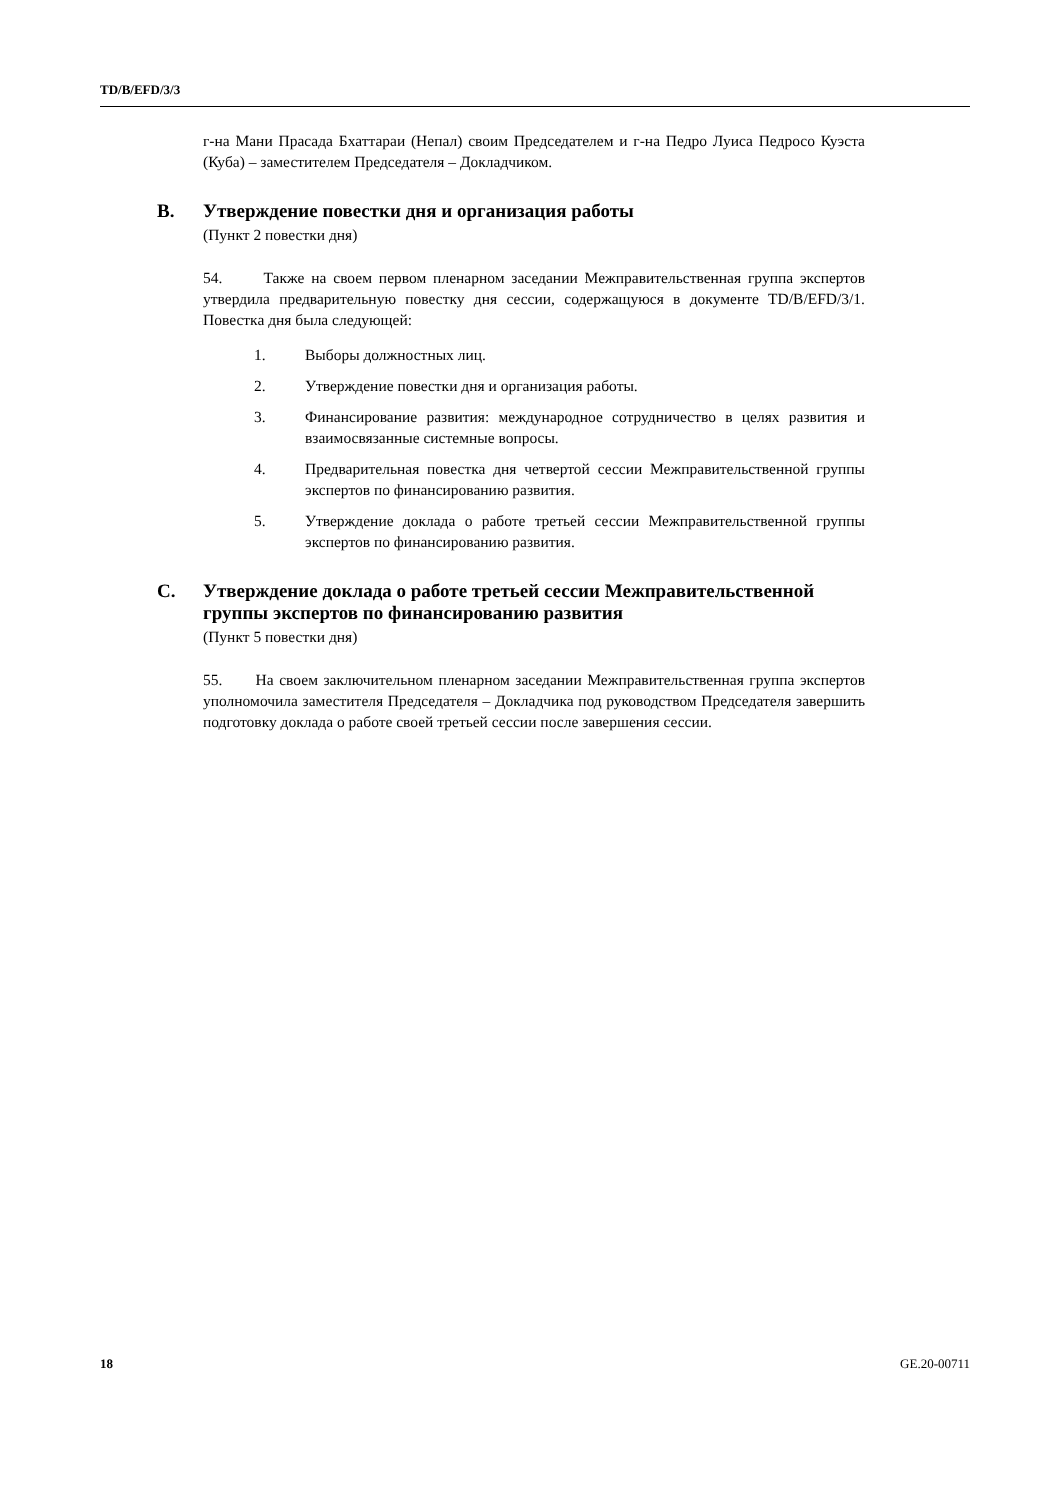TD/B/EFD/3/3
г-на Мани Прасада Бхаттараи (Непал) своим Председателем и г-на Педро Луиса Педросо Куэста (Куба) – заместителем Председателя – Докладчиком.
B. Утверждение повестки дня и организация работы
(Пункт 2 повестки дня)
54. Также на своем первом пленарном заседании Межправительственная группа экспертов утвердила предварительную повестку дня сессии, содержащуюся в документе TD/B/EFD/3/1. Повестка дня была следующей:
1. Выборы должностных лиц.
2. Утверждение повестки дня и организация работы.
3. Финансирование развития: международное сотрудничество в целях развития и взаимосвязанные системные вопросы.
4. Предварительная повестка дня четвертой сессии Межправительственной группы экспертов по финансированию развития.
5. Утверждение доклада о работе третьей сессии Межправительственной группы экспертов по финансированию развития.
C. Утверждение доклада о работе третьей сессии Межправительственной группы экспертов по финансированию развития
(Пункт 5 повестки дня)
55. На своем заключительном пленарном заседании Межправительственная группа экспертов уполномочила заместителя Председателя – Докладчика под руководством Председателя завершить подготовку доклада о работе своей третьей сессии после завершения сессии.
18 GE.20-00711